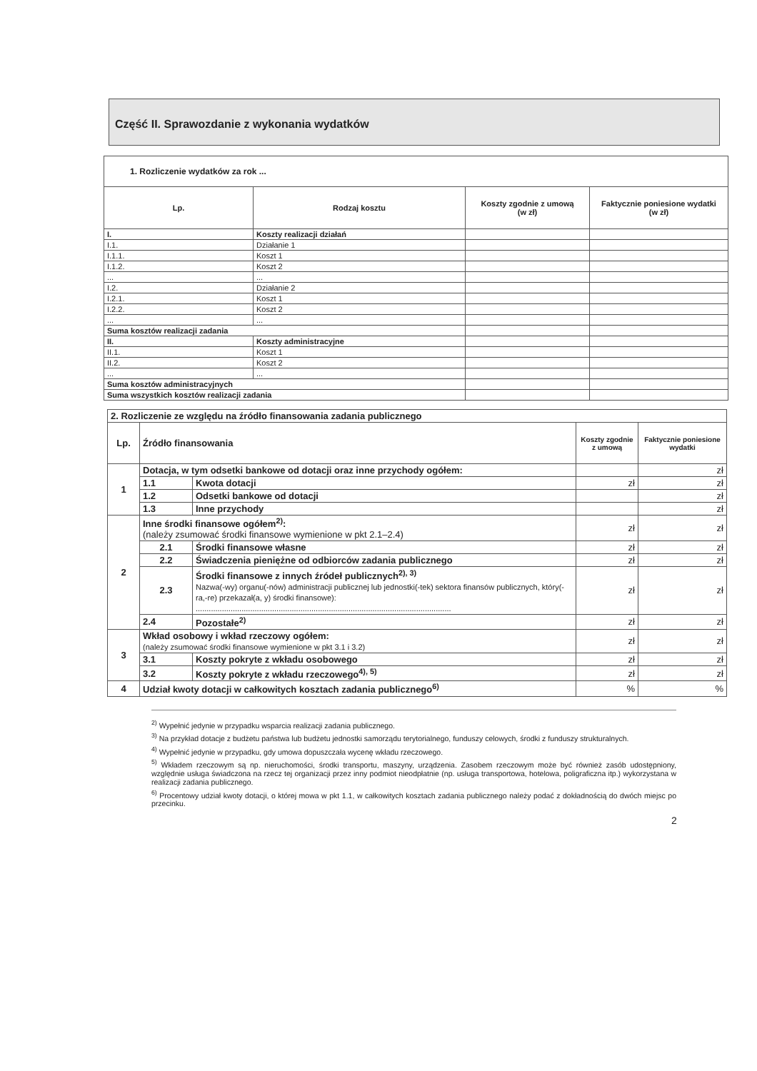Część II. Sprawozdanie z wykonania wydatków
| 1. Rozliczenie wydatków za rok ... | | | |
| Lp. | Rodzaj kosztu | Koszty zgodnie z umową (w zł) | Faktycznie poniesione wydatki (w zł) |
| I. | Koszty realizacji działań | | |
| I.1. | Działanie 1 | | |
| I.1.1. | Koszt 1 | | |
| I.1.2. | Koszt 2 | | |
| ... | ... | | |
| I.2. | Działanie 2 | | |
| I.2.1. | Koszt 1 | | |
| I.2.2. | Koszt 2 | | |
| ... | ... | | |
| Suma kosztów realizacji zadania | | | |
| II. | Koszty administracyjne | | |
| II.1. | Koszt 1 | | |
| II.2. | Koszt 2 | | |
| ... | ... | | |
| Suma kosztów administracyjnych | | | |
| Suma wszystkich kosztów realizacji zadania | | | |
| 2. Rozliczenie ze względu na źródło finansowania zadania publicznego | | | | |
| Lp. | Źródło finansowania | | Koszty zgodnie z umową | Faktycznie poniesione wydatki |
| 1 | Dotacja, w tym odsetki bankowe od dotacji oraz inne przychody ogółem: | | | zł |
| | 1.1 | Kwota dotacji | zł | zł |
| | 1.2 | Odsetki bankowe od dotacji | | zł |
| | 1.3 | Inne przychody | | zł |
| 2 | Inne środki finansowe ogółem<sup>2)</sup>: (należy zsumować środki finansowe wymienione w pkt 2.1–2.4) | | zł | zł |
| | 2.1 | Środki finansowe własne | zł | zł |
| | 2.2 | Świadczenia pieniężne od odbiorców zadania publicznego | zł | zł |
| | 2.3 | Środki finansowe z innych źródeł publicznych<sup>2), 3)</sup> Nazwa(-wy) organu(-nów) administracji publicznej lub jednostki(-tek) sektora finansów publicznych, który(-ra,-re) przekazał(a, y) środki finansowe): ..................................................................................................................... | zł | zł |
| | 2.4 | Pozostałe<sup>2)</sup> | zł | zł |
| 3 | Wkład osobowy i wkład rzeczowy ogółem: (należy zsumować środki finansowe wymienione w pkt 3.1 i 3.2) | | zł | zł |
| | 3.1 | Koszty pokryte z wkładu osobowego | zł | zł |
| | 3.2 | Koszty pokryte z wkładu rzeczowego<sup>4), 5)</sup> | zł | zł |
| 4 | Udział kwoty dotacji w całkowitych kosztach zadania publicznego<sup>6)</sup> | | % | % |
<sup>2)</sup> Wypełnić jedynie w przypadku wsparcia realizacji zadania publicznego.
<sup>3)</sup> Na przykład dotacje z budżetu państwa lub budżetu jednostki samorządu terytorialnego, funduszy celowych, środki z funduszy strukturalnych.
<sup>4)</sup> Wypełnić jedynie w przypadku, gdy umowa dopuszczała wycenę wkładu rzeczowego.
<sup>5)</sup> Wkładem rzeczowym są np. nieruchomości, środki transportu, maszyny, urządzenia. Zasobem rzeczowym może być również zasób udostępniony, względnie usługa świadczona na rzecz tej organizacji przez inny podmiot nieodpłatnie (np. usługa transportowa, hotelowa, poligraficzna itp.) wykorzystana w realizacji zadania publicznego.
<sup>6)</sup> Procentowy udział kwoty dotacji, o której mowa w pkt 1.1, w całkowitych kosztach zadania publicznego należy podać z dokładnością do dwóch miejsc po przecinku.
2